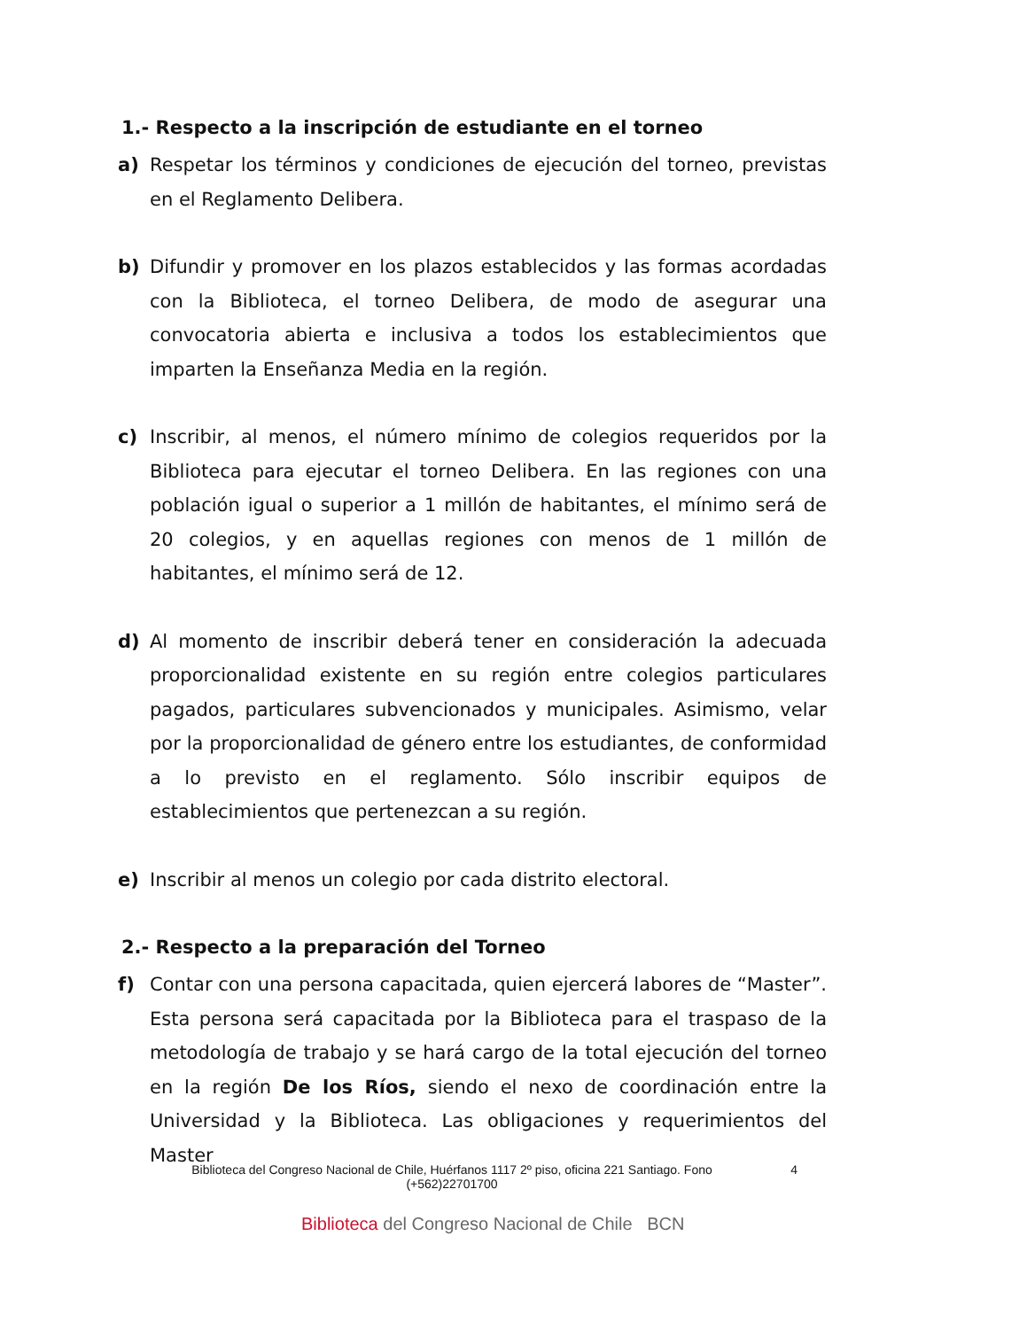1.- Respecto a la inscripción de estudiante en el torneo
a) Respetar los términos y condiciones de ejecución del torneo, previstas en el Reglamento Delibera.
b) Difundir y promover en los plazos establecidos y las formas acordadas con la Biblioteca, el torneo Delibera, de modo de asegurar una convocatoria abierta e inclusiva a todos los establecimientos que imparten la Enseñanza Media en la región.
c) Inscribir, al menos, el número mínimo de colegios requeridos por la Biblioteca para ejecutar el torneo Delibera. En las regiones con una población igual o superior a 1 millón de habitantes, el mínimo será de 20 colegios, y en aquellas regiones con menos de 1 millón de habitantes, el mínimo será de 12.
d) Al momento de inscribir deberá tener en consideración la adecuada proporcionalidad existente en su región entre colegios particulares pagados, particulares subvencionados y municipales. Asimismo, velar por la proporcionalidad de género entre los estudiantes, de conformidad a lo previsto en el reglamento. Sólo inscribir equipos de establecimientos que pertenezcan a su región.
e) Inscribir al menos un colegio por cada distrito electoral.
2.- Respecto a la preparación del Torneo
f) Contar con una persona capacitada, quien ejercerá labores de “Master”. Esta persona será capacitada por la Biblioteca para el traspaso de la metodología de trabajo y se hará cargo de la total ejecución del torneo en la región De los Ríos, siendo el nexo de coordinación entre la Universidad y la Biblioteca. Las obligaciones y requerimientos del Master
Biblioteca del Congreso Nacional de Chile, Huérfanos 1117 2º piso, oficina 221 Santiago. Fono (+562)22701700 4
Biblioteca del Congreso Nacional de Chile BCN